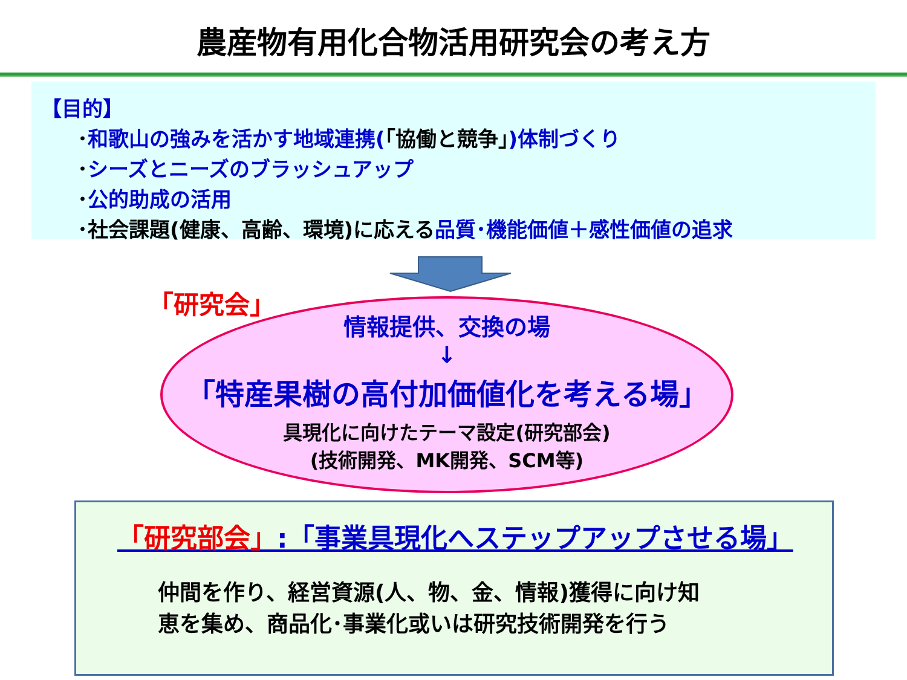農産物有用化合物活用研究会の考え方
【目的】
･和歌山の強みを活かす地域連携(「協働と競争」)体制づくり
･シーズとニーズのブラッシュアップ
･公的助成の活用
･社会課題(健康、高齢、環境)に応える品質･機能価値＋感性価値の追求
「研究会」
情報提供、交換の場
↓
「特産果樹の高付加価値化を考える場」
具現化に向けたテーマ設定(研究部会)
(技術開発、MK開発、SCM等)
「研究部会」:「事業具現化へステップアップさせる場」
仲間を作り、経営資源(人、物、金、情報)獲得に向け知
恵を集め、商品化･事業化或いは研究技術開発を行う